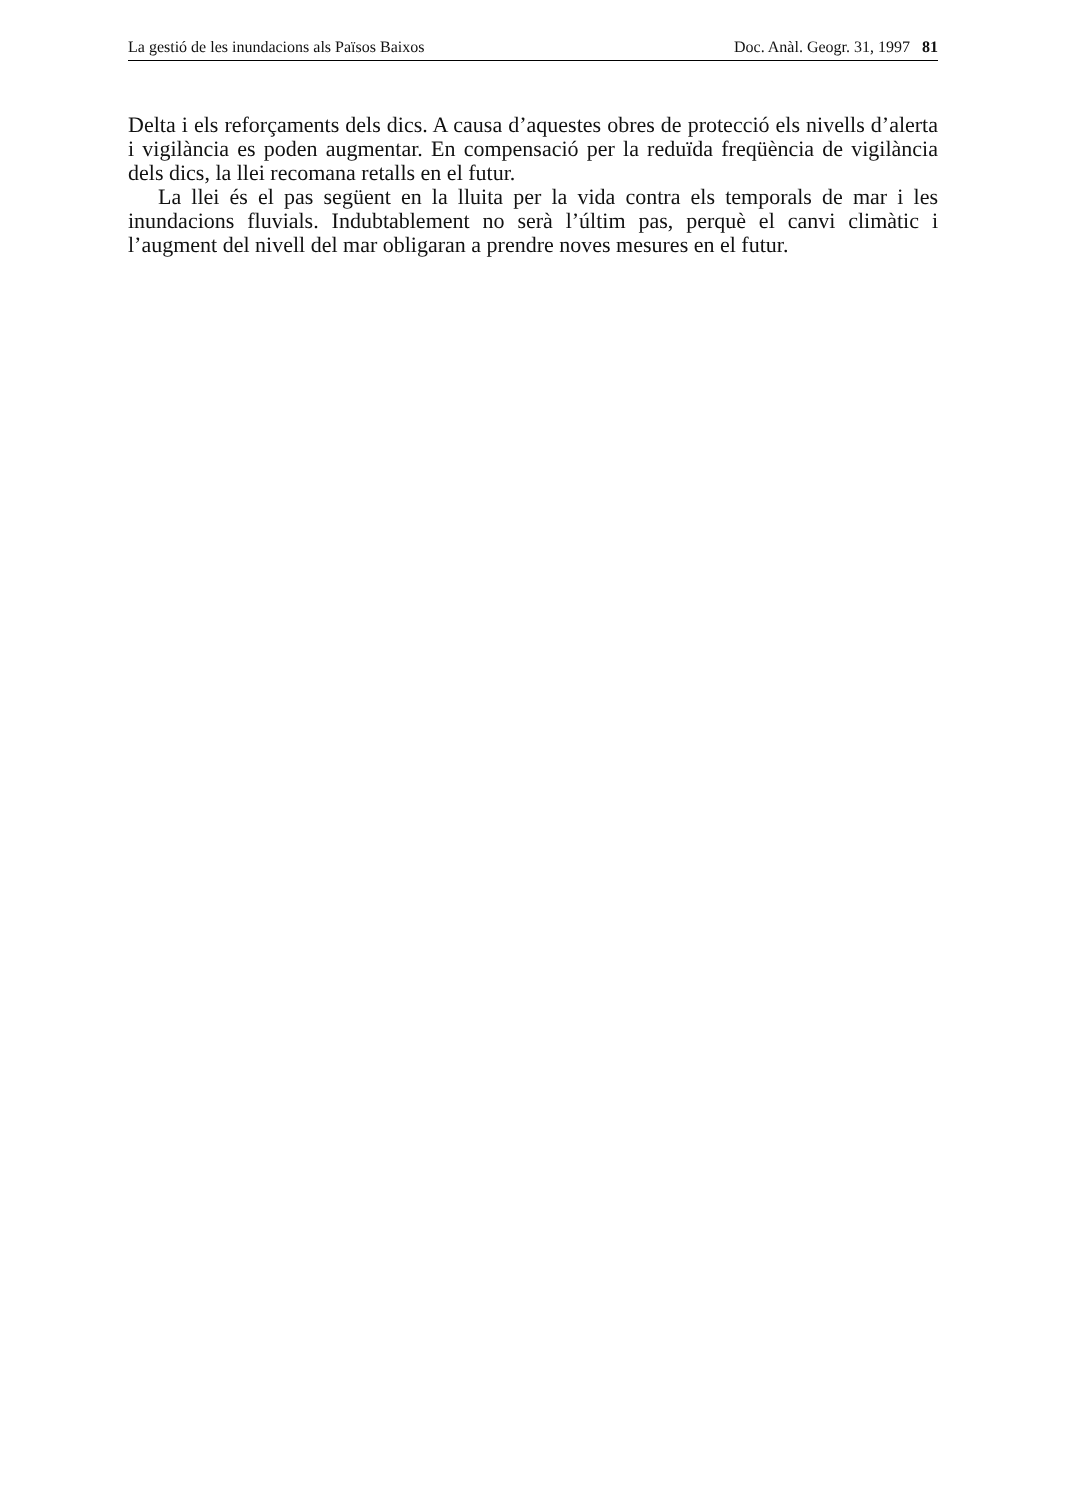La gestió de les inundacions als Països Baixos Doc. Anàl. Geogr. 31, 1997 81
Delta i els reforçaments dels dics. A causa d’aquestes obres de protecció els nivells d’alerta i vigilància es poden augmentar. En compensació per la reduïda freqüència de vigilància dels dics, la llei recomana retalls en el futur.
La llei és el pas següent en la lluita per la vida contra els temporals de mar i les inundacions fluvials. Indubtablement no serà l’últim pas, perquè el canvi climàtic i l’augment del nivell del mar obligaran a prendre noves mesures en el futur.